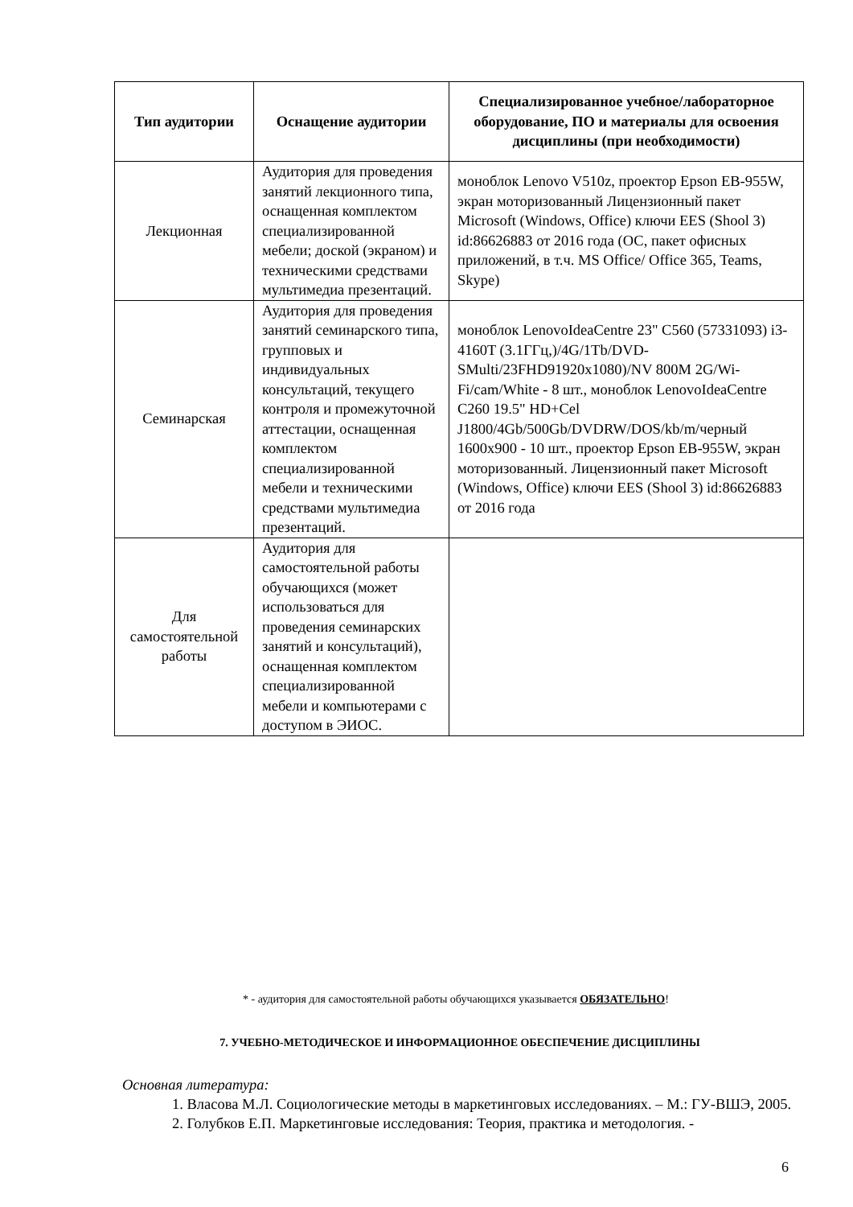| Тип аудитории | Оснащение аудитории | Специализированное учебное/лабораторное оборудование, ПО и материалы для освоения дисциплины (при необходимости) |
| --- | --- | --- |
| Лекционная | Аудитория для проведения занятий лекционного типа, оснащенная комплектом специализированной мебели; доской (экраном) и техническими средствами мультимедиа презентаций. | моноблок Lenovo V510z, проектор Epson EB-955W, экран моторизованный Лицензионный пакет Microsoft (Windows, Office) ключи EES (Shool 3) id:86626883 от 2016 года (ОС, пакет офисных приложений, в т.ч. MS Office/ Office 365, Teams, Skype) |
| Семинарская | Аудитория для проведения занятий семинарского типа, групповых и индивидуальных консультаций, текущего контроля и промежуточной аттестации, оснащенная комплектом специализированной мебели и техническими средствами мультимедиа презентаций. | моноблок LenovoIdeaCentre 23" C560 (57331093) i3-4160T (3.1ГГц,)/4G/1Tb/DVD-SMulti/23FHD91920x1080)/NV 800M 2G/Wi-Fi/cam/White - 8 шт., моноблок LenovoIdeaCentre C260 19.5" HD+Cel J1800/4Gb/500Gb/DVDRW/DOS/kb/m/черный 1600x900 - 10 шт., проектор Epson EB-955W, экран моторизованный. Лицензионный пакет Microsoft (Windows, Office) ключи EES (Shool 3) id:86626883 от 2016 года |
| Для самостоятельной работы | Аудитория для самостоятельной работы обучающихся (может использоваться для проведения семинарских занятий и консультаций), оснащенная комплектом специализированной мебели и компьютерами с доступом в ЭИОС. | |
* - аудитория для самостоятельной работы обучающихся указывается ОБЯЗАТЕЛЬНО!
7. УЧЕБНО-МЕТОДИЧЕСКОЕ И ИНФОРМАЦИОННОЕ ОБЕСПЕЧЕНИЕ ДИСЦИПЛИНЫ
Основная литература:
1. Власова М.Л. Социологические методы в маркетинговых исследованиях. – М.: ГУ-ВШЭ, 2005.
2. Голубков Е.П. Маркетинговые исследования: Теория, практика и методология. -
6